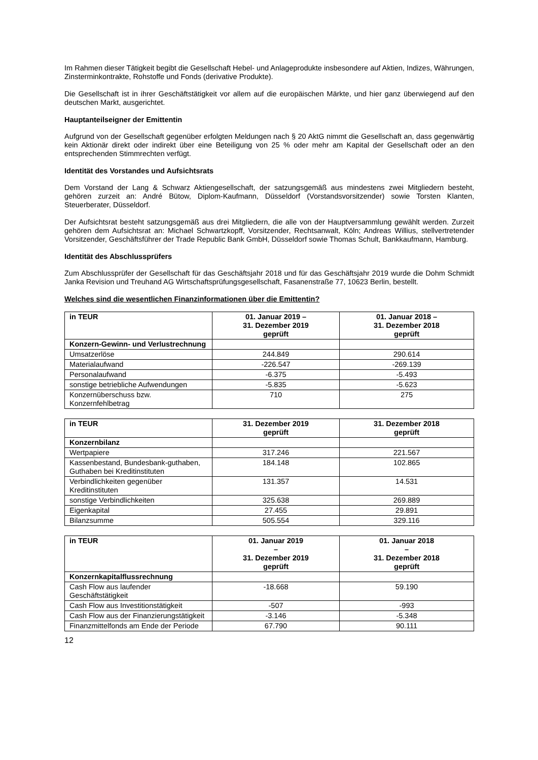Im Rahmen dieser Tätigkeit begibt die Gesellschaft Hebel- und Anlageprodukte insbesondere auf Aktien, Indizes, Währungen, Zinsterminkontrakte, Rohstoffe und Fonds (derivative Produkte).
Die Gesellschaft ist in ihrer Geschäftstätigkeit vor allem auf die europäischen Märkte, und hier ganz überwiegend auf den deutschen Markt, ausgerichtet.
Hauptanteilseigner der Emittentin
Aufgrund von der Gesellschaft gegenüber erfolgten Meldungen nach § 20 AktG nimmt die Gesellschaft an, dass gegenwärtig kein Aktionär direkt oder indirekt über eine Beteiligung von 25 % oder mehr am Kapital der Gesellschaft oder an den entsprechenden Stimmrechten verfügt.
Identität des Vorstandes und Aufsichtsrats
Dem Vorstand der Lang & Schwarz Aktiengesellschaft, der satzungsgemäß aus mindestens zwei Mitgliedern besteht, gehören zurzeit an: André Bütow, Diplom-Kaufmann, Düsseldorf (Vorstandsvorsitzender) sowie Torsten Klanten, Steuerberater, Düsseldorf.
Der Aufsichtsrat besteht satzungsgemäß aus drei Mitgliedern, die alle von der Hauptversammlung gewählt werden. Zurzeit gehören dem Aufsichtsrat an: Michael Schwartzkopff, Vorsitzender, Rechtsanwalt, Köln; Andreas Willius, stellvertretender Vorsitzender, Geschäftsführer der Trade Republic Bank GmbH, Düsseldorf sowie Thomas Schult, Bankkaufmann, Hamburg.
Identität des Abschlussprüfers
Zum Abschlussprüfer der Gesellschaft für das Geschäftsjahr 2018 und für das Geschäftsjahr 2019 wurde die Dohm Schmidt Janka Revision und Treuhand AG Wirtschaftsprüfungsgesellschaft, Fasanenstraße 77, 10623 Berlin, bestellt.
Welches sind die wesentlichen Finanzinformationen über die Emittentin?
| in TEUR | 01. Januar 2019 – 31. Dezember 2019 geprüft | 01. Januar 2018 – 31. Dezember 2018 geprüft |
| --- | --- | --- |
| Konzern-Gewinn- und Verlustrechnung | | |
| Umsatzerlöse | 244.849 | 290.614 |
| Materialaufwand | -226.547 | -269.139 |
| Personalaufwand | -6.375 | -5.493 |
| sonstige betriebliche Aufwendungen | -5.835 | -5.623 |
| Konzernüberschuss bzw. Konzernfehlbetrag | 710 | 275 |
| in TEUR | 31. Dezember 2019 geprüft | 31. Dezember 2018 geprüft |
| --- | --- | --- |
| Konzernbilanz | | |
| Wertpapiere | 317.246 | 221.567 |
| Kassenbestand, Bundesbank-guthaben, Guthaben bei Kreditinstituten | 184.148 | 102.865 |
| Verbindlichkeiten gegenüber Kreditinstituten | 131.357 | 14.531 |
| sonstige Verbindlichkeiten | 325.638 | 269.889 |
| Eigenkapital | 27.455 | 29.891 |
| Bilanzsumme | 505.554 | 329.116 |
| in TEUR | 01. Januar 2019 – 31. Dezember 2019 geprüft | 01. Januar 2018 – 31. Dezember 2018 geprüft |
| --- | --- | --- |
| Konzernkapitalflussrechnung | | |
| Cash Flow aus laufender Geschäftstätigkeit | -18.668 | 59.190 |
| Cash Flow aus Investitionstätigkeit | -507 | -993 |
| Cash Flow aus der Finanzierungstätigkeit | -3.146 | -5.348 |
| Finanzmittelfonds am Ende der Periode | 67.790 | 90.111 |
12